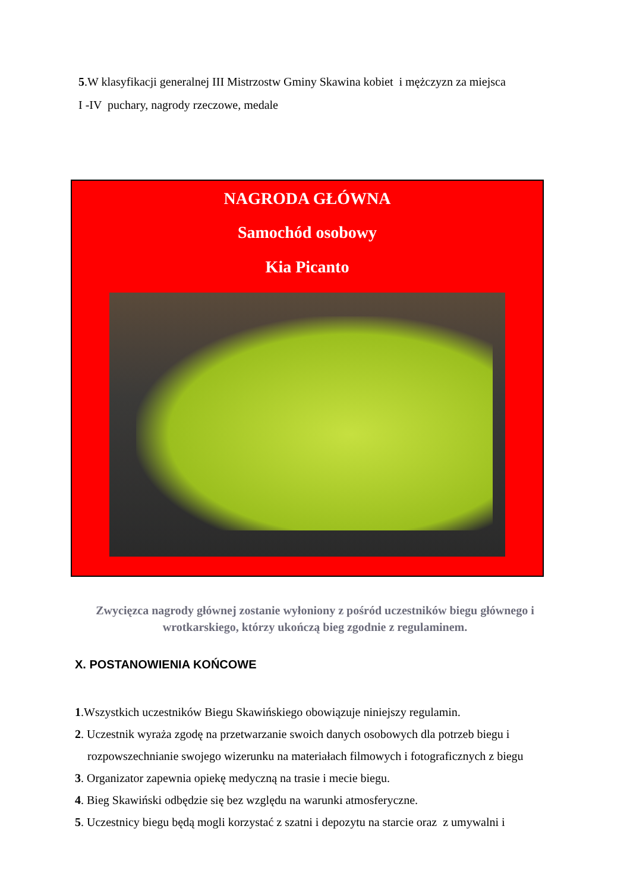5.W klasyfikacji generalnej III Mistrzostw Gminy Skawina kobiet i mężczyzn za miejsca
I -IV puchary, nagrody rzeczowe, medale
NAGRODA GŁÓWNA
Samochód osobowy
Kia Picanto
Zwycięzca nagrody głównej zostanie wyłoniony z pośród uczestników biegu głównego i wrotkarskiego, którzy ukończą bieg zgodnie z regulaminem.
X. POSTANOWIENIA KOŃCOWE
1.Wszystkich uczestników Biegu Skawińskiego obowiązuje niniejszy regulamin.
2. Uczestnik wyraża zgodę na przetwarzanie swoich danych osobowych dla potrzeb biegu i
rozpowszechnianie swojego wizerunku na materiałach filmowych i fotograficznych z biegu
3. Organizator zapewnia opiekę medyczną na trasie i mecie biegu.
4. Bieg Skawiński odbędzie się bez względu na warunki atmosferyczne.
5. Uczestnicy biegu będą mogli korzystać z szatni i depozytu na starcie oraz z umywalni i